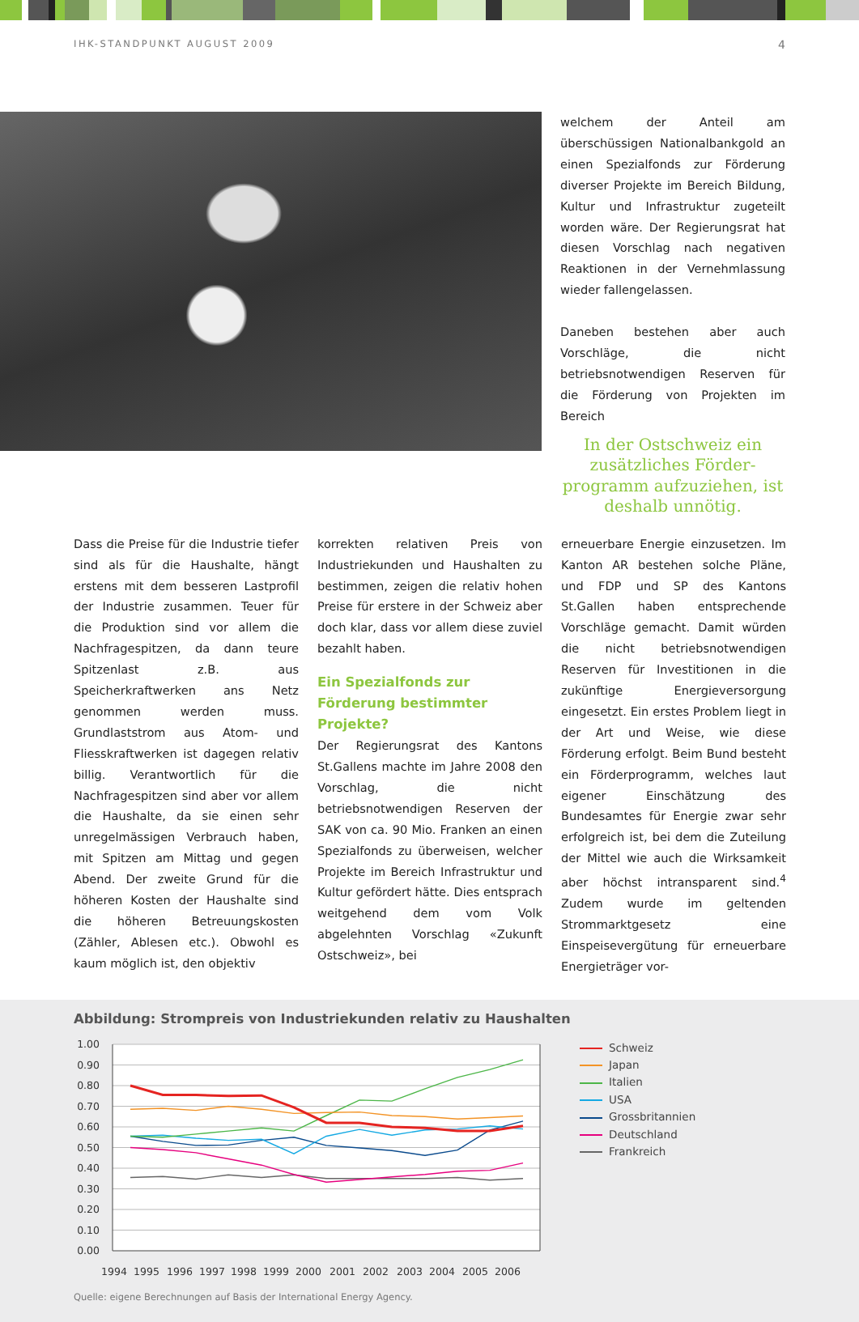IHK-STANDPUNKT AUGUST 2009 4
welchem der Anteil am überschüssigen Nationalbankgold an einen Spezialfonds zur Förderung diverser Projekte im Bereich Bildung, Kultur und Infrastruktur zugeteilt worden wäre. Der Regierungsrat hat diesen Vorschlag nach negativen Reaktionen in der Vernehmlassung wieder fallengelassen.
Daneben bestehen aber auch Vorschläge, die nicht betriebsnotwendigen Reserven für die Förderung von Projekten im Bereich
In der Ostschweiz ein zusätzliches Förder­programm aufzuziehen, ist deshalb unnötig.
Dass die Preise für die Industrie tiefer sind als für die Haushalte, hängt erstens mit dem besseren Lastprofil der Industrie zusammen. Teuer für die Produktion sind vor allem die Nachfragespitzen, da dann teure Spitzenlast z.B. aus Speicherkraftwerken ans Netz genommen werden muss. Grundlaststrom aus Atom- und Fliesskraftwerken ist dagegen relativ billig. Verantwortlich für die Nachfragespitzen sind aber vor allem die Haushalte, da sie einen sehr unregelmässigen Verbrauch haben, mit Spitzen am Mittag und gegen Abend. Der zweite Grund für die höheren Kosten der Haushalte sind die höheren Betreuungskosten (Zähler, Ablesen etc.). Obwohl es kaum möglich ist, den objektiv
korrekten relativen Preis von Industriekunden und Haushalten zu bestimmen, zeigen die relativ hohen Preise für erstere in der Schweiz aber doch klar, dass vor allem diese zuviel bezahlt haben.
Ein Spezialfonds zur Förderung bestimmter Projekte?
Der Regierungsrat des Kantons St.Gallens machte im Jahre 2008 den Vorschlag, die nicht betriebsnotwendigen Reserven der SAK von ca. 90 Mio. Franken an einen Spezialfonds zu überweisen, welcher Projekte im Bereich Infrastruktur und Kultur gefördert hätte. Dies entsprach weitgehend dem vom Volk abgelehnten Vorschlag «Zukunft Ostschweiz», bei
erneuerbare Energie einzusetzen. Im Kanton AR bestehen solche Pläne, und FDP und SP des Kantons St.Gallen haben entsprechende Vorschläge gemacht. Damit würden die nicht betriebsnotwendigen Reserven für Investitionen in die zukünftige Energieversorgung eingesetzt. Ein erstes Problem liegt in der Art und Weise, wie diese Förderung erfolgt. Beim Bund besteht ein Förderprogramm, welches laut eigener Einschätzung des Bundesamtes für Energie zwar sehr erfolgreich ist, bei dem die Zuteilung der Mittel wie auch die Wirksamkeit aber höchst intransparent sind.<sup>4</sup> Zudem wurde im geltenden Strommarktgesetz eine Einspeisevergütung für erneuerbare Energieträger vor-
Abbildung: Strompreis von Industriekunden relativ zu Haushalten
1.00
0.90
0.80
0.70
0.60
0.50
0.40
0.30
0.20
0.10
0.00
1994
1995
1996
1997
1998
1999
2000
2001
2002
2003
2004
2005
2006
Schweiz
Japan
Italien
USA
Grossbritannien
Deutschland
Frankreich
Quelle: eigene Berechnungen auf Basis der International Energy Agency.